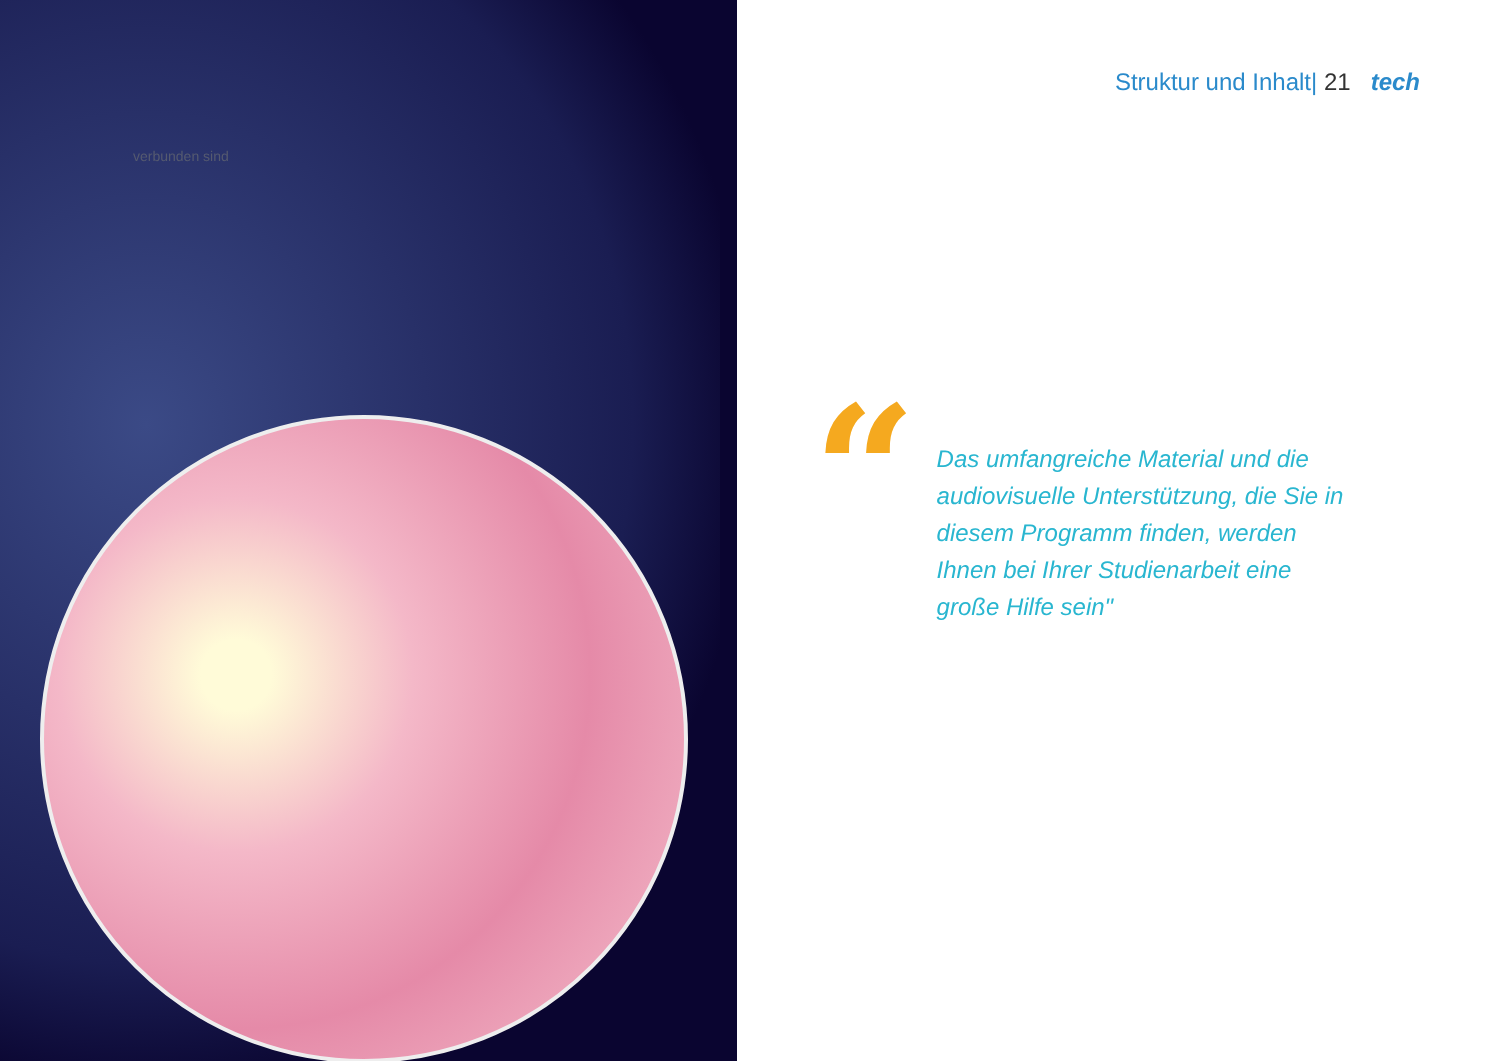verbunden sind
Struktur und Inhalt| 21 tech
“
Das umfangreiche Material und die audiovisuelle Unterstützung, die Sie in diesem Programm finden, werden Ihnen bei Ihrer Studienarbeit eine große Hilfe sein"